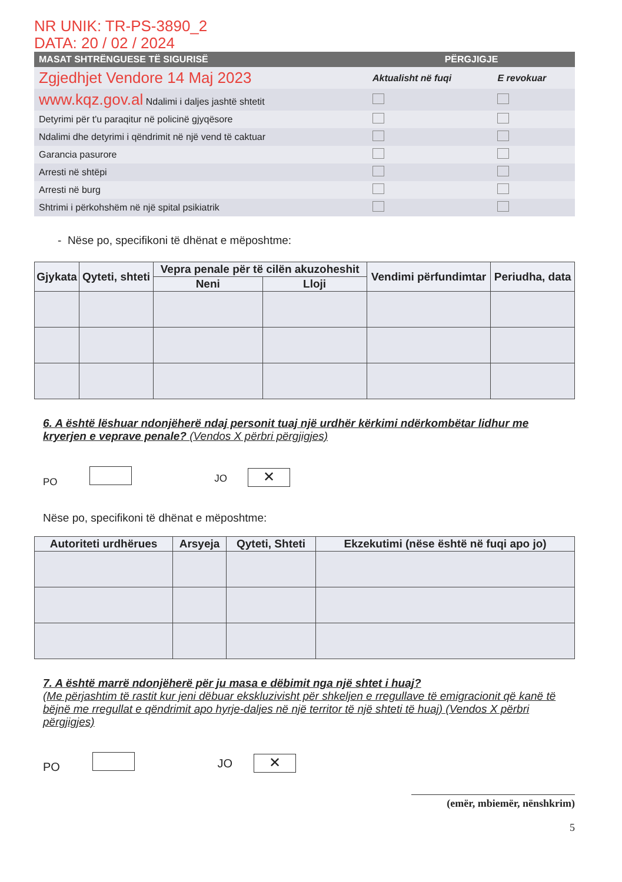NR UNIK: TR-PS-3890_2
DATA: 20 / 02 / 2024
| MASAT SHTRËNGUESE TË SIGURISË | PËRGJIGJE | |
| --- | --- | --- |
| Zgjedhjet Vendore 14 Maj 2023 | Aktualisht në fuqi | E revokuar |
| www.kqz.gov.al Ndalimi i daljes jashtë shtetit | | |
| Detyrimi për t'u paraqitur në policinë gjyqësore | | |
| Ndalimi dhe detyrimi i qëndrimit në një vend të caktuar | | |
| Garancia pasurore | | |
| Arresti në shtëpi | | |
| Arresti në burg | | |
| Shtrimi i përkohshëm në një spital psikiatrik | | |
- Nëse po, specifikoni të dhënat e mëposhtme:
| Gjykata | Qyteti, shteti | Vepra penale për të cilën akuzoheshit | | Vendimi përfundimtar | Periudha, data |
| --- | --- | --- | --- | --- | --- |
| | | Neni | Lloji | | |
6. A është lëshuar ndonjëherë ndaj personit tuaj një urdhër kërkimi ndërkombëtar lidhur me kryerjen e veprave penale? (Vendos X përbri përgjigjes)
PO JO ✕
Nëse po, specifikoni të dhënat e mëposhtme:
| Autoriteti urdhërues | Arsyeja | Qyteti, Shteti | Ekzekutimi (nëse është në fuqi apo jo) |
| --- | --- | --- | --- |
7. A është marrë ndonjëherë për ju masa e dëbimit nga një shtet i huaj?
(Me përjashtim të rastit kur jeni dëbuar ekskluzivisht për shkeljen e rregullave të emigracionit që kanë të bëjnë me rregullat e qëndrimit apo hyrje-daljes në një territor të një shteti të huaj) (Vendos X përbri përgjigjes)
PO JO ✕
(emër, mbiemër, nënshkrim)
5